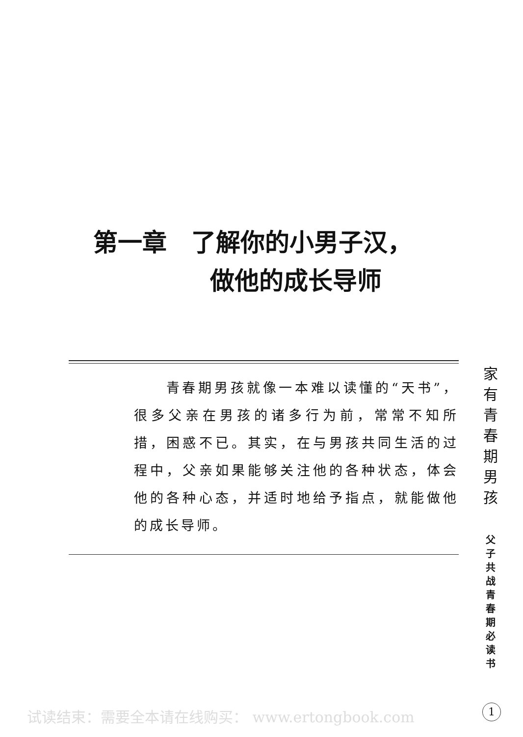第一章　了解你的小男子汉，
做他的成长导师
　　青春期男孩就像一本难以读懂的“天书”，很多父亲在男孩的诸多行为前，常常不知所措，困惑不已。其实，在与男孩共同生活的过程中，父亲如果能够关注他的各种状态，体会他的各种心态，并适时地给予指点，就能做他的成长导师。
家
有
青
春
期
男
孩
父
子
共
战
青
春
期
必
读
书
试读结束：需要全本请在线购买： www.ertongbook.com
1